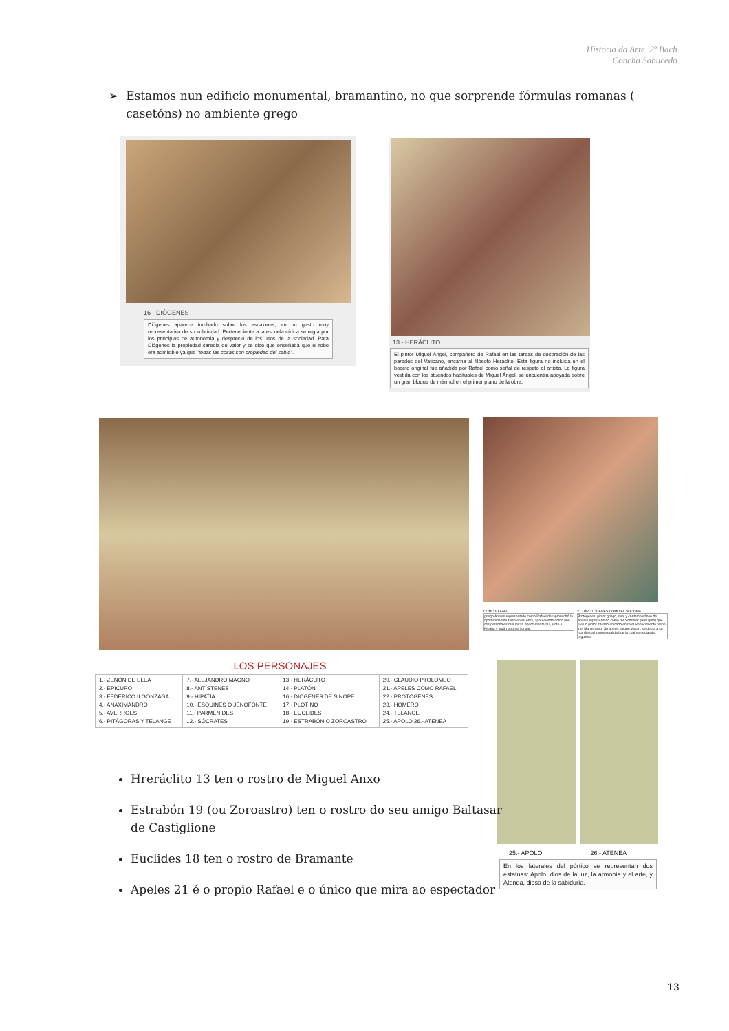Historia da Arte. 2º Bach.
Concha Sabucedo.
➢ Estamos nun edificio monumental, bramantino, no que sorprende fórmulas romanas ( casetóns) no ambiente grego
16 - DIÓGENES
Diógenes aparece tumbado sobre los escalones, en un gesto muy representativo de su sobriedad. Perteneciente a la escuela cínica se regía por los principios de autonomía y desprecio de los usos de la sociedad. Para Diógenes la propiedad carecía de valor y se dice que enseñaba que el robo era admisible ya que "todas las cosas son propiedad del sabio".
13 - HERÁCLITO
El pintor Miguel Ángel, compañero de Rafael en las tareas de decoración de las paredes del Vaticano, encarna al filósofo Heráclito. Esta figura no incluida en el boceto original fue añadida por Rafael como señal de respeto al artista. La figura vestida con los atuendos habituales de Miguel Ángel, se encuentra apoyada sobre un gran bloque de mármol en el primer plano de la obra.
LOS PERSONAJES
| 1.- ZENÓN DE ELEA 2.- EPICURO 3.- FEDERICO II GONZAGA 4.- ANAXIMANDRO 5.- AVERROES 6.- PITÁGORAS Y TELANGE | 7.- ALEJANDRO MAGNO 8.- ANTÍSTENES 9.- HIPATIA 10.- ESQUINES O JENOFONTE 11.- PARMÉNIDES 12.- SÓCRATES | 13.- HERÁCLITO 14.- PLATÓN 16.- DIÓGENES DE SINOPE 17.- PLOTINO 18.- EUCLIDES 19.- ESTRABÓN O ZOROASTRO | 20.- CLAUDIO PTOLOMEO 21.- APELES COMO RAFAEL 22.- PROTÓGENES 23.- HOMERO 24.- TELANGE 25.- APOLO 26.- ATENEA |
COMO RAFAEL
griego Apeles representado como Rafael desaprovechó la oportunidad de tarse en su obra, apareciendo como uno cos personajes que miran directamente al r, junto a Hipatia y algún otro personaje.
21.- PROTÓGENES COMO EL SODOMA
Protógenes, pintor griego, rival y contemporáneo de Apeles representado como "El Sodoma" (Perugino) que fue un pintor italiano ubicado entre el Renacimiento pleno y el Manierismo. Su apodo, según Vasari, se debía a su manifiesta homosexualidad de la cual se declaraba orgulloso
25.- APOLO 26.- ATENEA
En los laterales del pórtico se representan dos estatuas: Apolo, dios de la luz, la armonía y el arte, y Atenea, diosa de la sabiduría.
Hreráclito 13 ten o rostro de Miguel Anxo
Estrabón 19 (ou Zoroastro) ten o rostro do seu amigo Baltasar de Castiglione
Euclides 18 ten o rostro de Bramante
Apeles 21 é o propio Rafael e o único que mira ao espectador
13